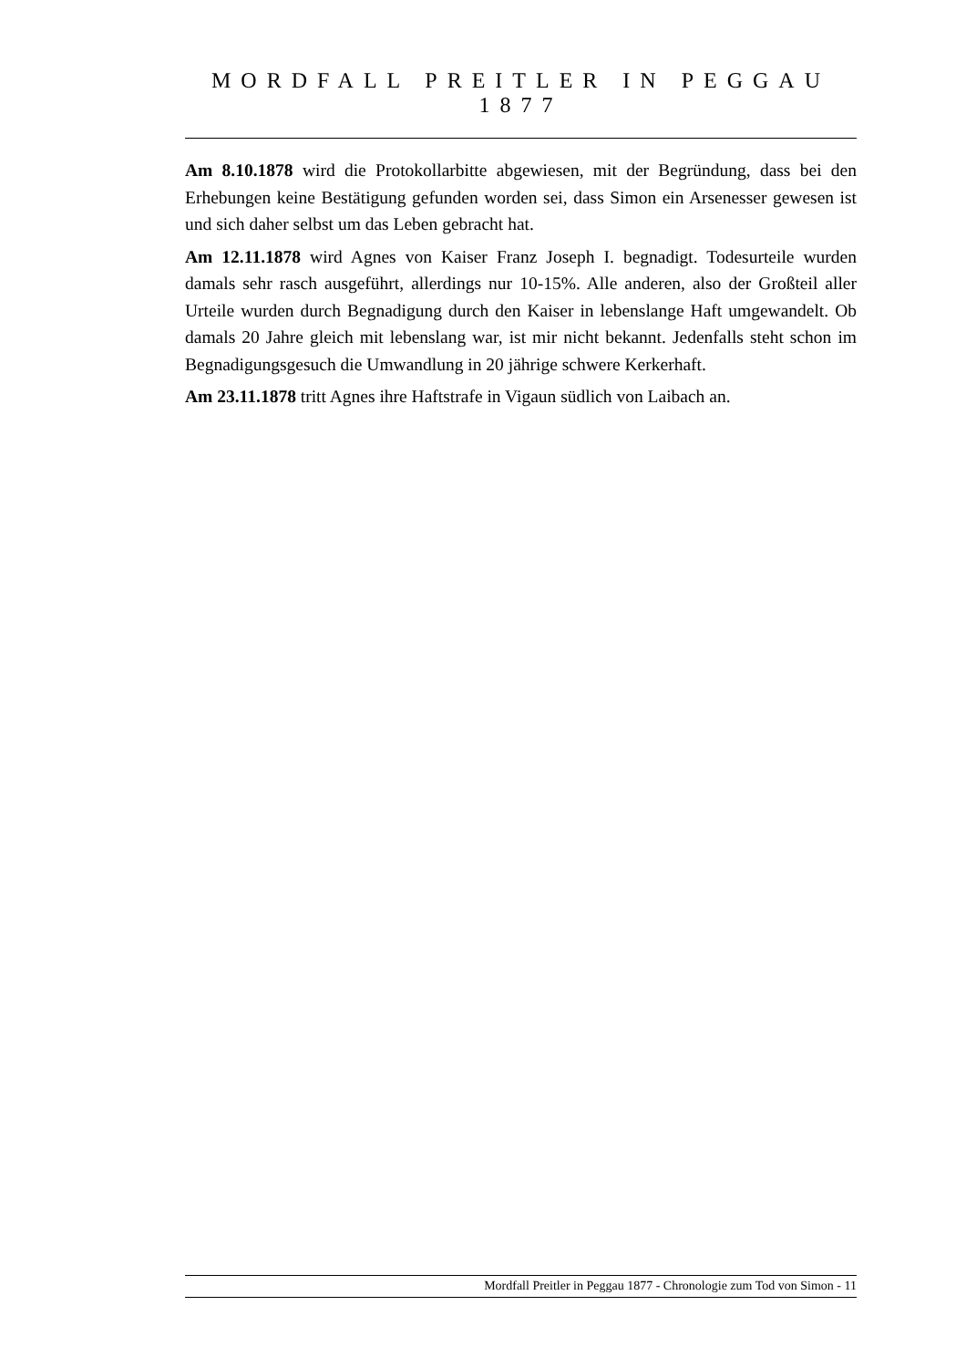MORDFALL PREITLER IN PEGGAU 1877
Am 8.10.1878 wird die Protokollarbitte abgewiesen, mit der Begründung, dass bei den Erhebungen keine Bestätigung gefunden worden sei, dass Simon ein Arsenesser gewesen ist und sich daher selbst um das Leben gebracht hat.
Am 12.11.1878 wird Agnes von Kaiser Franz Joseph I. begnadigt. Todesurteile wurden damals sehr rasch ausgeführt, allerdings nur 10-15%. Alle anderen, also der Großteil aller Urteile wurden durch Begnadigung durch den Kaiser in lebenslange Haft umgewandelt. Ob damals 20 Jahre gleich mit lebenslang war, ist mir nicht bekannt. Jedenfalls steht schon im Begnadigungsgesuch die Umwandlung in 20 jährige schwere Kerkerhaft.
Am 23.11.1878 tritt Agnes ihre Haftstrafe in Vigaun südlich von Laibach an.
Mordfall Preitler in Peggau 1877 - Chronologie zum Tod von Simon - 11